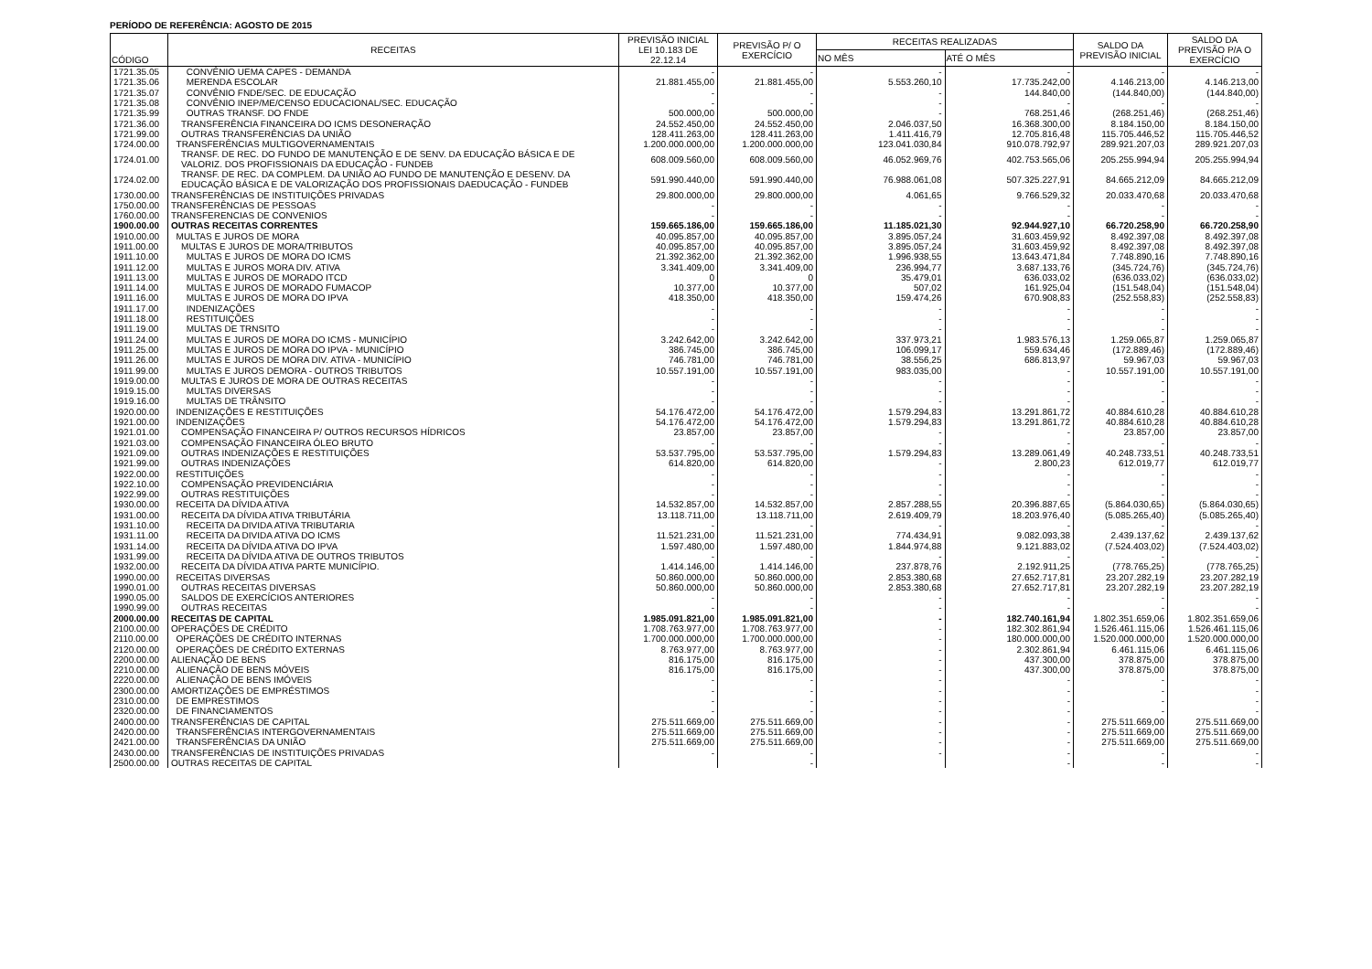PERÍODO DE REFERÊNCIA: AGOSTO DE 2015
| CÓDIGO | RECEITAS | PREVISÃO INICIAL LEI 10.183 DE 22.12.14 | PREVISÃO P/ O EXERCÍCIO | RECEITAS REALIZADAS | | SALDO DA PREVISÃO INICIAL | SALDO DA PREVISÃO P/A O EXERCÍCIO |
| --- | --- | --- | --- | --- | --- | --- | --- |
| | | | | NO MÊS | ATÉ O MÊS | | |
| 1721.35.05 | CONVÊNIO UEMA CAPES - DEMANDA | - | - | - | - | - | - |
| 1721.35.06 | MERENDA ESCOLAR | 21.881.455,00 | 21.881.455,00 | 5.553.260,10 | 17.735.242,00 | 4.146.213,00 | 4.146.213,00 |
| 1721.35.07 | CONVÊNIO FNDE/SEC. DE EDUCAÇÃO | - | - | - | 144.840,00 | (144.840,00) | (144.840,00) |
| 1721.35.08 | CONVÊNIO INEP/ME/CENSO EDUCACIONAL/SEC. EDUCAÇÃO | - | - | - | - | - | - |
| 1721.35.99 | OUTRAS TRANSF. DO FNDE | 500.000,00 | 500.000,00 | - | 768.251,46 | (268.251,46) | (268.251,46) |
| 1721.36.00 | TRANSFERÊNCIA FINANCEIRA DO ICMS DESONERAÇÃO | 24.552.450,00 | 24.552.450,00 | 2.046.037,50 | 16.368.300,00 | 8.184.150,00 | 8.184.150,00 |
| 1721.99.00 | OUTRAS TRANSFERÊNCIAS DA UNIÃO | 128.411.263,00 | 128.411.263,00 | 1.411.416,79 | 12.705.816,48 | 115.705.446,52 | 115.705.446,52 |
| 1724.00.00 | TRANSFERÊNCIAS MULTIGOVERNAMENTAIS | 1.200.000.000,00 | 1.200.000.000,00 | 123.041.030,84 | 910.078.792,97 | 289.921.207,03 | 289.921.207,03 |
| 1724.01.00 | TRANSF. DE REC. DO FUNDO DE MANUTENÇÃO E DE SENV. DA EDUCAÇÃO BÁSICA E DE VALORIZ. DOS PROFISSIONAIS DA EDUCAÇÃO - FUNDEB | 608.009.560,00 | 608.009.560,00 | 46.052.969,76 | 402.753.565,06 | 205.255.994,94 | 205.255.994,94 |
| 1724.02.00 | TRANSF. DE REC. DA COMPLEM. DA UNIÃO AO FUNDO DE MANUTENÇÃO E DESENV. DA EDUCAÇÃO BÁSICA E DE VALORIZAÇÃO DOS PROFISSIONAIS DAEDUCAÇÃO - FUNDEB | 591.990.440,00 | 591.990.440,00 | 76.988.061,08 | 507.325.227,91 | 84.665.212,09 | 84.665.212,09 |
| 1730.00.00 | TRANSFERÊNCIAS DE INSTITUIÇÕES PRIVADAS | 29.800.000,00 | 29.800.000,00 | 4.061,65 | 9.766.529,32 | 20.033.470,68 | 20.033.470,68 |
| 1750.00.00 | TRANSFERÊNCIAS DE PESSOAS | - | - | - | - | - | - |
| 1760.00.00 | TRANSFERENCIAS DE CONVENIOS | - | - | - | - | - | - |
| 1900.00.00 | OUTRAS RECEITAS CORRENTES | 159.665.186,00 | 159.665.186,00 | 11.185.021,30 | 92.944.927,10 | 66.720.258,90 | 66.720.258,90 |
| 1910.00.00 | MULTAS E JUROS DE MORA | 40.095.857,00 | 40.095.857,00 | 3.895.057,24 | 31.603.459,92 | 8.492.397,08 | 8.492.397,08 |
| 1911.00.00 | MULTAS E JUROS DE MORA/TRIBUTOS | 40.095.857,00 | 40.095.857,00 | 3.895.057,24 | 31.603.459,92 | 8.492.397,08 | 8.492.397,08 |
| 1911.10.00 | MULTAS E JUROS DE MORA DO ICMS | 21.392.362,00 | 21.392.362,00 | 1.996.938,55 | 13.643.471,84 | 7.748.890,16 | 7.748.890,16 |
| 1911.12.00 | MULTAS E JUROS MORA DIV. ATIVA | 3.341.409,00 | 3.341.409,00 | 236.994,77 | 3.687.133,76 | (345.724,76) | (345.724,76) |
| 1911.13.00 | MULTAS E JUROS DE MORADO ITCD | 0 | 0 | 35.479,01 | 636.033,02 | (636.033,02) | (636.033,02) |
| 1911.14.00 | MULTAS E JUROS DE MORADO FUMACOP | 10.377,00 | 10.377,00 | 507,02 | 161.925,04 | (151.548,04) | (151.548,04) |
| 1911.16.00 | MULTAS E JUROS DE MORA DO IPVA | 418.350,00 | 418.350,00 | 159.474,26 | 670.908,83 | (252.558,83) | (252.558,83) |
| 1911.17.00 | INDENIZAÇÕES | - | - | - | - | - | - |
| 1911.18.00 | RESTITUIÇÕES | - | - | - | - | - | - |
| 1911.19.00 | MULTAS DE TRNSITO | - | - | - | - | - | - |
| 1911.24.00 | MULTAS E JUROS DE MORA DO ICMS - MUNICÍPIO | 3.242.642,00 | 3.242.642,00 | 337.973,21 | 1.983.576,13 | 1.259.065,87 | 1.259.065,87 |
| 1911.25.00 | MULTAS E JUROS DE MORA DO IPVA - MUNICÍPIO | 386.745,00 | 386.745,00 | 106.099,17 | 559.634,46 | (172.889,46) | (172.889,46) |
| 1911.26.00 | MULTAS E JUROS DE MORA DIV. ATIVA - MUNICÍPIO | 746.781,00 | 746.781,00 | 38.556,25 | 686.813,97 | 59.967,03 | 59.967,03 |
| 1911.99.00 | MULTAS E JUROS DEMORA - OUTROS TRIBUTOS | 10.557.191,00 | 10.557.191,00 | 983.035,00 | - | 10.557.191,00 | 10.557.191,00 |
| 1919.00.00 | MULTAS E JUROS DE MORA DE OUTRAS RECEITAS | - | - | - | - | - | - |
| 1919.15.00 | MULTAS DIVERSAS | - | - | - | - | - | - |
| 1919.16.00 | MULTAS DE TRÂNSITO | - | - | - | - | - | - |
| 1920.00.00 | INDENIZAÇÕES E RESTITUIÇÕES | 54.176.472,00 | 54.176.472,00 | 1.579.294,83 | 13.291.861,72 | 40.884.610,28 | 40.884.610,28 |
| 1921.00.00 | INDENIZAÇÕES | 54.176.472,00 | 54.176.472,00 | 1.579.294,83 | 13.291.861,72 | 40.884.610,28 | 40.884.610,28 |
| 1921.01.00 | COMPENSAÇÃO FINANCEIRA P/ OUTROS RECURSOS HÍDRICOS | 23.857,00 | 23.857,00 | - | - | 23.857,00 | 23.857,00 |
| 1921.03.00 | COMPENSAÇÃO FINANCEIRA ÓLEO BRUTO | - | - | - | - | - | - |
| 1921.09.00 | OUTRAS INDENIZAÇÕES E RESTITUIÇÕES | 53.537.795,00 | 53.537.795,00 | 1.579.294,83 | 13.289.061,49 | 40.248.733,51 | 40.248.733,51 |
| 1921.99.00 | OUTRAS INDENIZAÇÕES | 614.820,00 | 614.820,00 | - | 2.800,23 | 612.019,77 | 612.019,77 |
| 1922.00.00 | RESTITUIÇÕES | - | - | - | - | - | - |
| 1922.10.00 | COMPENSAÇÃO PREVIDENCIÁRIA | - | - | - | - | - | - |
| 1922.99.00 | OUTRAS RESTITUIÇÕES | - | - | - | - | - | - |
| 1930.00.00 | RECEITA DA DÍVIDA ATIVA | 14.532.857,00 | 14.532.857,00 | 2.857.288,55 | 20.396.887,65 | (5.864.030,65) | (5.864.030,65) |
| 1931.00.00 | RECEITA DA DÍVIDA ATIVA TRIBUTÁRIA | 13.118.711,00 | 13.118.711,00 | 2.619.409,79 | 18.203.976,40 | (5.085.265,40) | (5.085.265,40) |
| 1931.10.00 | RECEITA DA DIVIDA ATIVA TRIBUTARIA | - | - | - | - | - | - |
| 1931.11.00 | RECEITA DA DIVIDA ATIVA DO ICMS | 11.521.231,00 | 11.521.231,00 | 774.434,91 | 9.082.093,38 | 2.439.137,62 | 2.439.137,62 |
| 1931.14.00 | RECEITA DA DÍVIDA ATIVA DO IPVA | 1.597.480,00 | 1.597.480,00 | 1.844.974,88 | 9.121.883,02 | (7.524.403,02) | (7.524.403,02) |
| 1931.99.00 | RECEITA DA DÍVIDA ATIVA DE OUTROS TRIBUTOS | - | - | - | - | - | - |
| 1932.00.00 | RECEITA DA DÍVIDA ATIVA PARTE MUNICÍPIO. | 1.414.146,00 | 1.414.146,00 | 237.878,76 | 2.192.911,25 | (778.765,25) | (778.765,25) |
| 1990.00.00 | RECEITAS DIVERSAS | 50.860.000,00 | 50.860.000,00 | 2.853.380,68 | 27.652.717,81 | 23.207.282,19 | 23.207.282,19 |
| 1990.01.00 | OUTRAS RECEITAS DIVERSAS | 50.860.000,00 | 50.860.000,00 | 2.853.380,68 | 27.652.717,81 | 23.207.282,19 | 23.207.282,19 |
| 1990.05.00 | SALDOS DE EXERCÍCIOS ANTERIORES | - | - | - | - | - | - |
| 1990.99.00 | OUTRAS RECEITAS | - | - | - | - | - | - |
| 2000.00.00 | RECEITAS DE CAPITAL | 1.985.091.821,00 | 1.985.091.821,00 | - | 182.740.161,94 | 1.802.351.659,06 | 1.802.351.659,06 |
| 2100.00.00 | OPERAÇÕES DE CRÉDITO | 1.708.763.977,00 | 1.708.763.977,00 | - | 182.302.861,94 | 1.526.461.115,06 | 1.526.461.115,06 |
| 2110.00.00 | OPERAÇÕES DE CRÉDITO INTERNAS | 1.700.000.000,00 | 1.700.000.000,00 | - | 180.000.000,00 | 1.520.000.000,00 | 1.520.000.000,00 |
| 2120.00.00 | OPERAÇÕES DE CRÉDITO EXTERNAS | 8.763.977,00 | 8.763.977,00 | - | 2.302.861,94 | 6.461.115,06 | 6.461.115,06 |
| 2200.00.00 | ALIENAÇÃO DE BENS | 816.175,00 | 816.175,00 | - | 437.300,00 | 378.875,00 | 378.875,00 |
| 2210.00.00 | ALIENAÇÃO DE BENS MÓVEIS | 816.175,00 | 816.175,00 | - | 437.300,00 | 378.875,00 | 378.875,00 |
| 2220.00.00 | ALIENAÇÃO DE BENS IMÓVEIS | - | - | - | - | - | - |
| 2300.00.00 | AMORTIZAÇÕES DE EMPRÉSTIMOS | - | - | - | - | - | - |
| 2310.00.00 | DE EMPRESTIMOS | - | - | - | - | - | - |
| 2320.00.00 | DE FINANCIAMENTOS | - | - | - | - | - | - |
| 2400.00.00 | TRANSFERÊNCIAS DE CAPITAL | 275.511.669,00 | 275.511.669,00 | - | - | 275.511.669,00 | 275.511.669,00 |
| 2420.00.00 | TRANSFERÊNCIAS INTERGOVERNAMENTAIS | 275.511.669,00 | 275.511.669,00 | - | - | 275.511.669,00 | 275.511.669,00 |
| 2421.00.00 | TRANSFERÊNCIAS DA UNIÃO | 275.511.669,00 | 275.511.669,00 | - | - | 275.511.669,00 | 275.511.669,00 |
| 2430.00.00 | TRANSFERÊNCIAS DE INSTITUIÇÕES PRIVADAS | - | - | - | - | - | - |
| 2500.00.00 | OUTRAS RECEITAS DE CAPITAL | | - | | - | - | - |